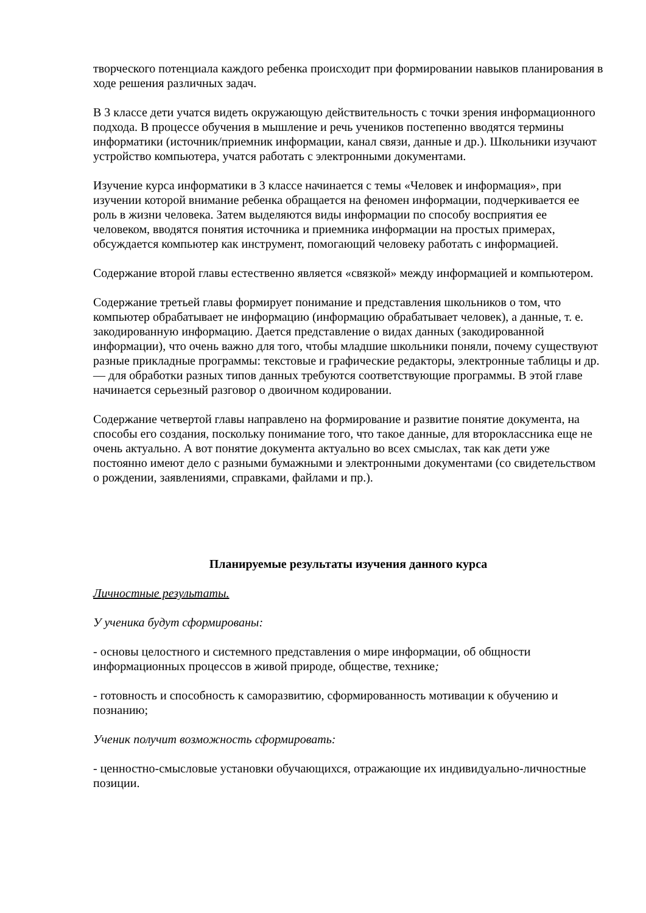творческого потенциала каждого ребенка происходит при формировании навыков планирования в ходе решения различных задач.
В 3 классе дети учатся видеть окружающую действительность с точки зрения информационного подхода. В процессе обучения в мышление и речь учеников постепенно вводятся термины информатики (источник/приемник информации, канал связи, данные и др.). Школьники изучают устройство компьютера, учатся работать с электронными документами.
Изучение курса информатики в 3 классе начинается с темы «Человек и информация», при изучении которой внимание ребенка обращается на феномен информации, подчеркивается ее роль в жизни человека. Затем выделяются виды информации по способу восприятия ее человеком, вводятся понятия источника и приемника информации на простых примерах, обсуждается компьютер как инструмент, помогающий человеку работать с информацией.
Содержание второй главы естественно является «связкой» между информацией и компьютером.
Содержание третьей главы формирует понимание и представления школьников о том, что компьютер обрабатывает не информацию (информацию обрабатывает человек), а данные, т. е. закодированную информацию. Дается представление о видах данных (закодированной информации), что очень важно для того, чтобы младшие школьники поняли, почему существуют разные прикладные программы: текстовые и графические редакторы, электронные таблицы и др. — для обработки разных типов данных требуются соответствующие программы. В этой главе начинается серьезный разговор о двоичном кодировании.
Содержание четвертой главы направлено на формирование и развитие понятие документа, на способы его создания, поскольку понимание того, что такое данные, для второклассника еще не очень актуально. А вот понятие документа актуально во всех смыслах, так как дети уже постоянно имеют дело с разными бумажными и электронными документами (со свидетельством о рождении, заявлениями, справками, файлами и пр.).
Планируемые результаты изучения данного курса
Личностные результаты.
У ученика будут сформированы:
- основы целостного и системного представления о мире информации, об общности информационных процессов в живой природе, обществе, технике;
- готовность и способность к саморазвитию, сформированность мотивации к обучению и познанию;
Ученик получит возможность сформировать:
- ценностно-смысловые установки обучающихся, отражающие их индивидуально-личностные позиции.